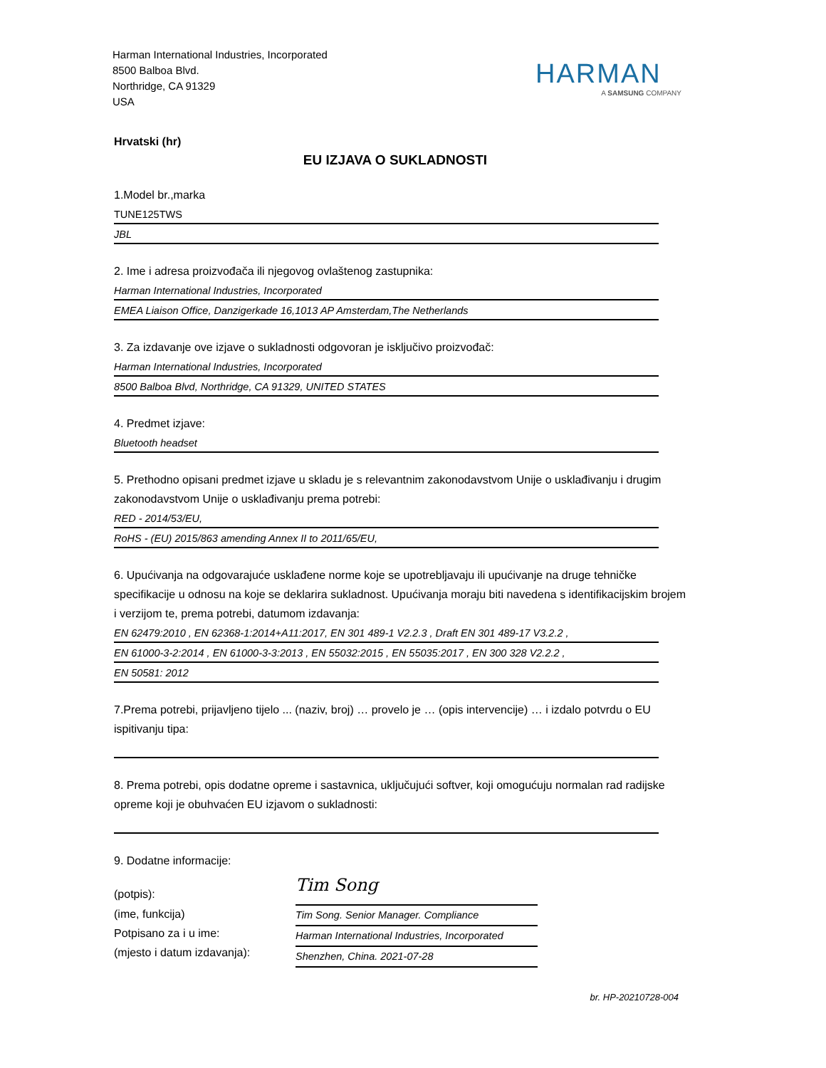Harman International Industries, Incorporated
8500 Balboa Blvd.
Northridge, CA 91329
USA
HARMAN
A SAMSUNG COMPANY
Hrvatski (hr)
EU IZJAVA O SUKLADNOSTI
1.Model br.,marka
TUNE125TWS
JBL
2. Ime i adresa proizvođača ili njegovog ovlaštenog zastupnika:
Harman International Industries, Incorporated
EMEA Liaison Office, Danzigerkade 16,1013 AP Amsterdam,The Netherlands
3. Za izdavanje ove izjave o sukladnosti odgovoran je isključivo proizvođač:
Harman International Industries, Incorporated
8500 Balboa Blvd, Northridge, CA 91329, UNITED STATES
4. Predmet izjave:
Bluetooth headset
5. Prethodno opisani predmet izjave u skladu je s relevantnim zakonodavstvom Unije o usklađivanju i drugim zakonodavstvom Unije o usklađivanju prema potrebi:
RED - 2014/53/EU,
RoHS - (EU) 2015/863 amending Annex II to 2011/65/EU,
6. Upućivanja na odgovarajuće usklađene norme koje se upotrebljavaju ili upućivanje na druge tehničke specifikacije u odnosu na koje se deklarira sukladnost. Upućivanja moraju biti navedena s identifikacijskim brojem i verzijom te, prema potrebi, datumom izdavanja:
EN 62479:2010 , EN 62368-1:2014+A11:2017, EN 301 489-1 V2.2.3 , Draft EN 301 489-17 V3.2.2 ,
EN 61000-3-2:2014 , EN 61000-3-3:2013 , EN 55032:2015 , EN 55035:2017 , EN 300 328 V2.2.2 ,
EN 50581: 2012
7.Prema potrebi, prijavljeno tijelo ... (naziv, broj) … provelo je … (opis intervencije) … i izdalo potvrdu o EU ispitivanju tipa:
8. Prema potrebi, opis dodatne opreme i sastavnica, uključujući softver, koji omogućuju normalan rad radijske opreme koji je obuhvaćen EU izjavom o sukladnosti:
9. Dodatne informacije:
(potpis):
(ime, funkcija)
Potpisano za i u ime:
(mjesto i datum izdavanja):
Tim Song
Tim Song. Senior Manager. Compliance
Harman International Industries, Incorporated
Shenzhen, China. 2021-07-28
br. HP-20210728-004